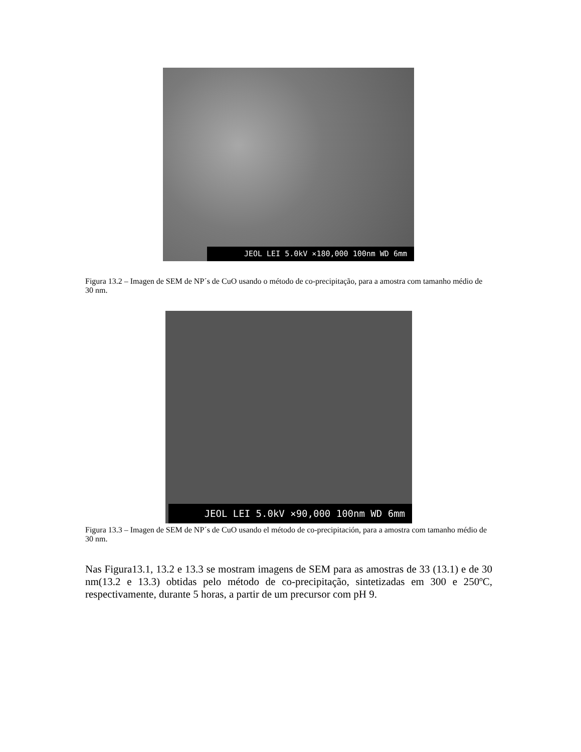JEOL LEI 5.0kV ×180,000 100nm WD 6mm
Figura 13.2 – Imagen de SEM de NP´s de CuO usando o método de co-precipitação, para a amostra com tamanho médio de 30 nm.
JEOL LEI 5.0kV ×90,000 100nm WD 6mm
Figura 13.3 – Imagen de SEM de NP´s de CuO usando el método de co-precipitación, para a amostra com tamanho médio de 30 nm.
Nas Figura13.1, 13.2 e 13.3 se mostram imagens de SEM para as amostras de 33 (13.1) e de 30 nm(13.2 e 13.3) obtidas pelo método de co-precipitação, sintetizadas em 300 e 250ºC, respectivamente, durante 5 horas, a partir de um precursor com pH 9.